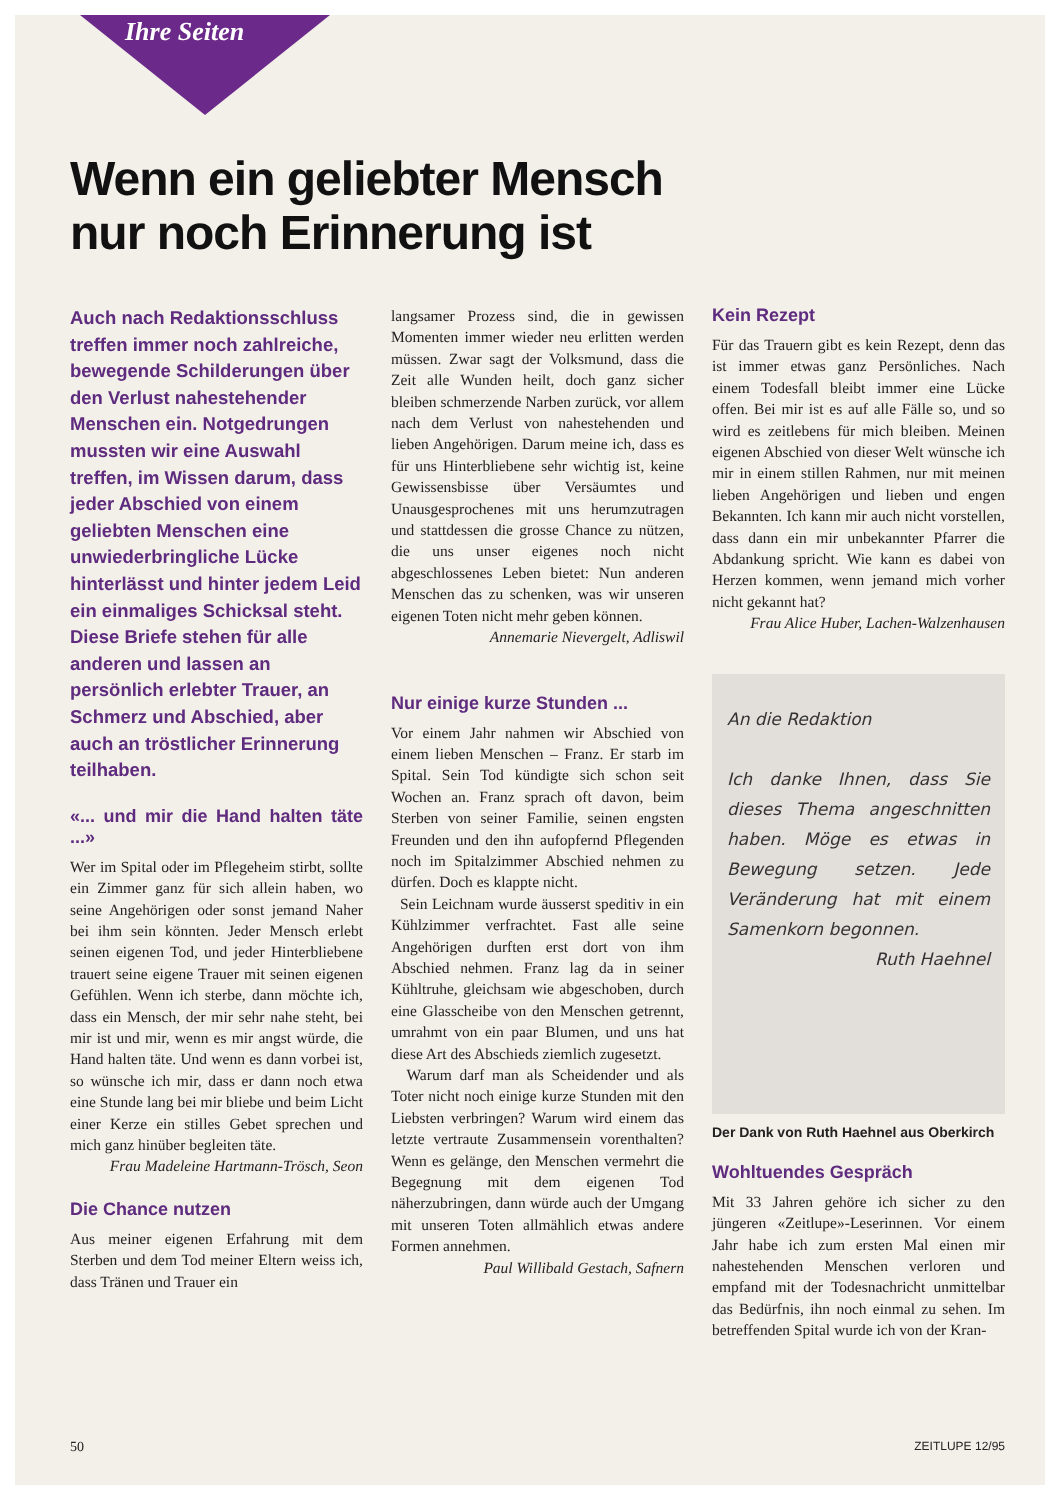Ihre Seiten
Wenn ein geliebter Mensch
nur noch Erinnerung ist
Auch nach Redaktionsschluss treffen immer noch zahlreiche, bewegende Schilderungen über den Verlust nahestehender Menschen ein. Notgedrungen mussten wir eine Auswahl treffen, im Wissen darum, dass jeder Abschied von einem geliebten Menschen eine unwiederbringliche Lücke hinterlässt und hinter jedem Leid ein einmaliges Schicksal steht. Diese Briefe stehen für alle anderen und lassen an persönlich erlebter Trauer, an Schmerz und Abschied, aber auch an tröstlicher Erinnerung teilhaben.
«... und mir die Hand halten täte ...»
Wer im Spital oder im Pflegeheim stirbt, sollte ein Zimmer ganz für sich allein haben, wo seine Angehörigen oder sonst jemand Naher bei ihm sein könnten. Jeder Mensch erlebt seinen eigenen Tod, und jeder Hinterbliebene trauert seine eigene Trauer mit seinen eigenen Gefühlen. Wenn ich sterbe, dann möchte ich, dass ein Mensch, der mir sehr nahe steht, bei mir ist und mir, wenn es mir angst würde, die Hand halten täte. Und wenn es dann vorbei ist, so wünsche ich mir, dass er dann noch etwa eine Stunde lang bei mir bliebe und beim Licht einer Kerze ein stilles Gebet sprechen und mich ganz hinüber begleiten täte.
Frau Madeleine Hartmann-Trösch, Seon
Die Chance nutzen
Aus meiner eigenen Erfahrung mit dem Sterben und dem Tod meiner Eltern weiss ich, dass Tränen und Trauer ein
langsamer Prozess sind, die in gewissen Momenten immer wieder neu erlitten werden müssen. Zwar sagt der Volksmund, dass die Zeit alle Wunden heilt, doch ganz sicher bleiben schmerzende Narben zurück, vor allem nach dem Verlust von nahestehenden und lieben Angehörigen. Darum meine ich, dass es für uns Hinterbliebene sehr wichtig ist, keine Gewissensbisse über Versäumtes und Unausgesprochenes mit uns herumzutragen und stattdessen die grosse Chance zu nützen, die uns unser eigenes noch nicht abgeschlossenes Leben bietet: Nun anderen Menschen das zu schenken, was wir unseren eigenen Toten nicht mehr geben können.
Annemarie Nievergelt, Adliswil
Nur einige kurze Stunden ...
Vor einem Jahr nahmen wir Abschied von einem lieben Menschen – Franz. Er starb im Spital. Sein Tod kündigte sich schon seit Wochen an. Franz sprach oft davon, beim Sterben von seiner Familie, seinen engsten Freunden und den ihn aufopfernd Pflegenden noch im Spitalzimmer Abschied nehmen zu dürfen. Doch es klappte nicht.
Sein Leichnam wurde äusserst speditiv in ein Kühlzimmer verfrachtet. Fast alle seine Angehörigen durften erst dort von ihm Abschied nehmen. Franz lag da in seiner Kühltruhe, gleichsam wie abgeschoben, durch eine Glasscheibe von den Menschen getrennt, umrahmt von ein paar Blumen, und uns hat diese Art des Abschieds ziemlich zugesetzt.
Warum darf man als Scheidender und als Toter nicht noch einige kurze Stunden mit den Liebsten verbringen? Warum wird einem das letzte vertraute Zusammensein vorenthalten? Wenn es gelänge, den Menschen vermehrt die Begegnung mit dem eigenen Tod näherzubringen, dann würde auch der Umgang mit unseren Toten allmählich etwas andere Formen annehmen.
Paul Willibald Gestach, Safnern
Kein Rezept
Für das Trauern gibt es kein Rezept, denn das ist immer etwas ganz Persönliches. Nach einem Todesfall bleibt immer eine Lücke offen. Bei mir ist es auf alle Fälle so, und so wird es zeitlebens für mich bleiben. Meinen eigenen Abschied von dieser Welt wünsche ich mir in einem stillen Rahmen, nur mit meinen lieben Angehörigen und lieben und engen Bekannten. Ich kann mir auch nicht vorstellen, dass dann ein mir unbekannter Pfarrer die Abdankung spricht. Wie kann es dabei von Herzen kommen, wenn jemand mich vorher nicht gekannt hat?
Frau Alice Huber, Lachen-Walzenhausen
An die Redaktion
Ich danke Ihnen, dass Sie dieses Thema angeschnitten haben. Möge es etwas in Bewegung setzen. Jede Veränderung hat mit einem Samenkorn begonnen.
Ruth Haehnel
Der Dank von Ruth Haehnel aus Oberkirch
Wohltuendes Gespräch
Mit 33 Jahren gehöre ich sicher zu den jüngeren «Zeitlupe»-Leserinnen. Vor einem Jahr habe ich zum ersten Mal einen mir nahestehenden Menschen verloren und empfand mit der Todesnachricht unmittelbar das Bedürfnis, ihn noch einmal zu sehen. Im betreffenden Spital wurde ich von der Kran-
50 ZEITLUPE 12/95